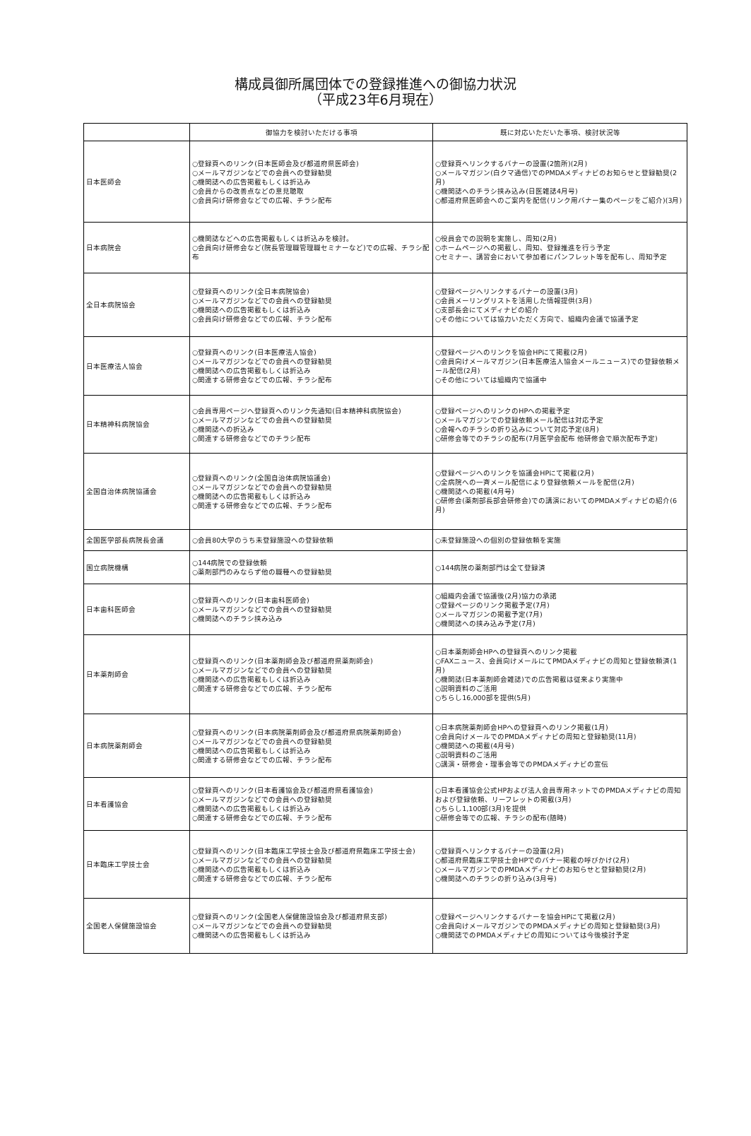構成員御所属団体での登録推進への御協力状況
（平成23年6月現在）
| | 御協力を検討いただける事項 | 既に対応いただいた事項、検討状況等 |
| --- | --- | --- |
| 日本医師会 | ○登録頁へのリンク(日本医師会及び都道府県医師会) ○メールマガジンなどでの会員への登録勧奨 ○機関誌への広告掲載もしくは折込み ○会員からの改善点などの意見聴取 ○会員向け研修会などでの広報、チラシ配布 | ○登録頁へリンクするバナーの設置(2箇所)(2月) ○メールマガジン(白クマ通信)でのPMDAメディナビのお知らせと登録勧奨(2月) ○機関誌へのチラシ挟み込み(日医雑誌4月号) ○都道府県医師会へのご案内を配信(リンク用バナー集のページをご紹介)(3月) |
| 日本病院会 | ○機関誌などへの広告掲載もしくは折込みを検討。 ○会員向け研修会など(院長管理職管理職セミナーなど)での広報、チラシ配布 | ○役員会での説明を実施し、周知(2月) ○ホームページへの掲載し、周知、登録推進を行う予定 ○セミナー、講習会において参加者にパンフレット等を配布し、周知予定 |
| 全日本病院協会 | ○登録頁へのリンク(全日本病院協会) ○メールマガジンなどでの会員への登録勧奨 ○機関誌への広告掲載もしくは折込み ○会員向け研修会などでの広報、チラシ配布 | ○登録ページへリンクするバナーの設置(3月) ○会員メーリングリストを活用した情報提供(3月) ○支部長会にてメディナビの紹介 ○その他については協力いただく方向で、組織内会議で協議予定 |
| 日本医療法人協会 | ○登録頁へのリンク(日本医療法人協会) ○メールマガジンなどでの会員への登録勧奨 ○機関誌への広告掲載もしくは折込み ○関連する研修会などでの広報、チラシ配布 | ○登録ページへのリンクを協会HPにて掲載(2月) ○会員向けメールマガジン(日本医療法人協会メールニュース)での登録依頼メール配信(2月) ○その他については組織内で協議中 |
| 日本精神科病院協会 | ○会員専用ページへ登録頁へのリンク先通知(日本精神科病院協会) ○メールマガジンなどでの会員への登録勧奨 ○機関誌への折込み ○関連する研修会などでのチラシ配布 | ○登録ページへのリンクのHPへの掲載予定 ○メールマガジンでの登録依頼メール配信は対応予定 ○会報へのチラシの折り込みについて対応予定(8月) ○研修会等でのチラシの配布(7月医学会配布 他研修会で順次配布予定) |
| 全国自治体病院協議会 | ○登録頁へのリンク(全国自治体病院協議会) ○メールマガジンなどでの会員への登録勧奨 ○機関誌への広告掲載もしくは折込み ○関連する研修会などでの広報、チラシ配布 | ○登録ページへのリンクを協議会HPにて掲載(2月) ○全病院への一斉メール配信により登録依頼メールを配信(2月) ○機関誌への掲載(4月号) ○研修会(薬剤部長部会研修会)での講演においてのPMDAメディナビの紹介(6月) |
| 全国医学部長病院長会議 | ○会員80大学のうち未登録施設への登録依頼 | ○未登録施設への個別の登録依頼を実施 |
| 国立病院機構 | ○144病院での登録依頼 ○薬剤部門のみならず他の職種への登録勧奨 | ○144病院の薬剤部門は全て登録済 |
| 日本歯科医師会 | ○登録頁へのリンク(日本歯科医師会) ○メールマガジンなどでの会員への登録勧奨 ○機関誌へのチラシ挟み込み | ○組織内会議で協議後(2月)協力の承諾 ○登録ページのリンク掲載予定(7月) ○メールマガジンの掲載予定(7月) ○機関誌への挟み込み予定(7月) |
| 日本薬剤師会 | ○登録頁へのリンク(日本薬剤師会及び都道府県薬剤師会) ○メールマガジンなどでの会員への登録勧奨 ○機関誌への広告掲載もしくは折込み ○関連する研修会などでの広報、チラシ配布 | ○日本薬剤師会HPへの登録頁へのリンク掲載 ○FAXニュース、会員向けメールにてPMDAメディナビの周知と登録依頼済(1月) ○機関誌(日本薬剤師会雑誌)での広告掲載は従来より実施中 ○説明資料のご活用 ○ちらし16,000部を提供(5月) |
| 日本病院薬剤師会 | ○登録頁へのリンク(日本病院薬剤師会及び都道府県病院薬剤師会) ○メールマガジンなどでの会員への登録勧奨 ○機関誌への広告掲載もしくは折込み ○関連する研修会などでの広報、チラシ配布 | ○日本病院薬剤師会HPへの登録頁へのリンク掲載(1月) ○会員向けメールでのPMDAメディナビの周知と登録勧奨(11月) ○機関誌への掲載(4月号) ○説明資料のご活用 ○講演・研修会・理事会等でのPMDAメディナビの宣伝 |
| 日本看護協会 | ○登録頁へのリンク(日本看護協会及び都道府県看護協会) ○メールマガジンなどでの会員への登録勧奨 ○機関誌への広告掲載もしくは折込み ○関連する研修会などでの広報、チラシ配布 | ○日本看護協会公式HPおよび法人会員専用ネットでのPMDAメディナビの周知および登録依頼、リーフレットの掲載(3月) ○ちらし1,100部(3月)を提供 ○研修会等での広報、チラシの配布(随時) |
| 日本臨床工学技士会 | ○登録頁へのリンク(日本臨床工学技士会及び都道府県臨床工学技士会) ○メールマガジンなどでの会員への登録勧奨 ○機関誌への広告掲載もしくは折込み ○関連する研修会などでの広報、チラシ配布 | ○登録頁へリンクするバナーの設置(2月) ○都道府県臨床工学技士会HPでのバナー掲載の呼びかけ(2月) ○メールマガジンでのPMDAメディナビのお知らせと登録勧奨(2月) ○機関誌へのチラシの折り込み(3月号) |
| 全国老人保健施設協会 | ○登録頁へのリンク(全国老人保健施設協会及び都道府県支部) ○メールマガジンなどでの会員への登録勧奨 ○機関誌への広告掲載もしくは折込み | ○登録ページへリンクするバナーを協会HPにて掲載(2月) ○会員向けメールマガジンでのPMDAメディナビの周知と登録勧奨(3月) ○機関誌でのPMDAメディナビの周知については今後検討予定 |